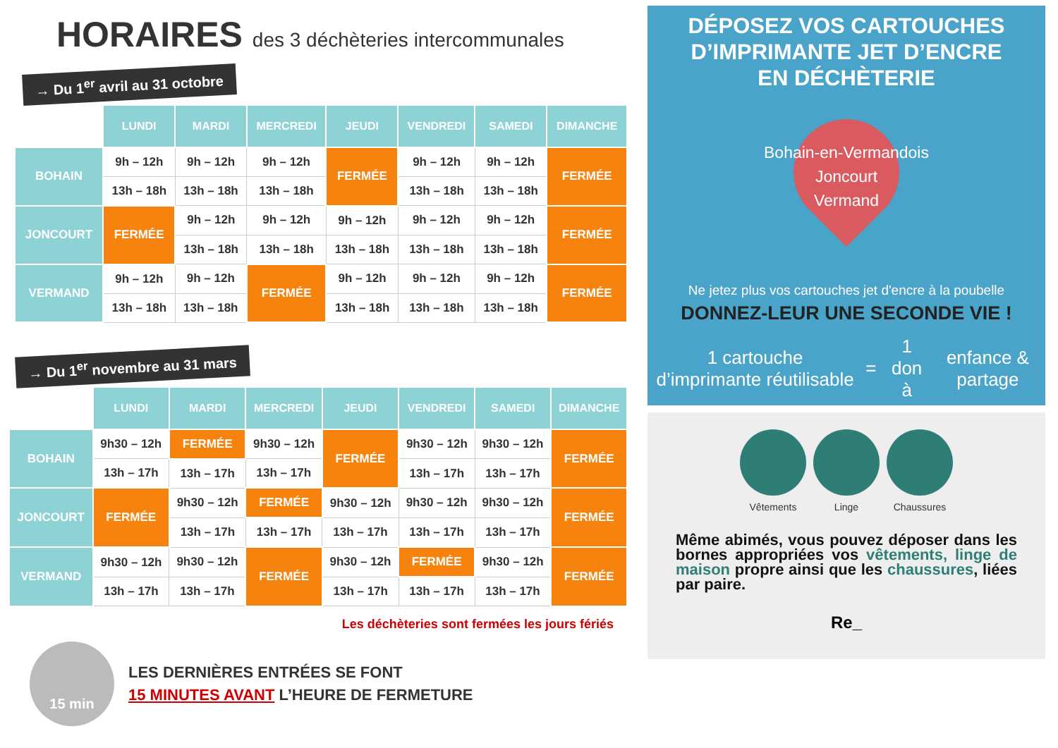HORAIRES des 3 déchèteries intercommunales
→ Du 1<sup>er</sup> avril au 31 octobre
| | LUNDI | MARDI | MERCREDI | JEUDI | VENDREDI | SAMEDI | DIMANCHE |
| --- | --- | --- | --- | --- | --- | --- | --- |
| BOHAIN | 9h – 12h | 9h – 12h | 9h – 12h | FERMÉE | 9h – 12h | 9h – 12h | FERMÉE |
| | 13h – 18h | 13h – 18h | 13h – 18h | | 13h – 18h | 13h – 18h | |
| JONCOURT | FERMÉE | 9h – 12h | 9h – 12h | 9h – 12h | 9h – 12h | 9h – 12h | FERMÉE |
| | | 13h – 18h | 13h – 18h | 13h – 18h | 13h – 18h | 13h – 18h | |
| VERMAND | 9h – 12h | 9h – 12h | FERMÉE | 9h – 12h | 9h – 12h | 9h – 12h | FERMÉE |
| | 13h – 18h | 13h – 18h | | 13h – 18h | 13h – 18h | 13h – 18h | |
→ Du 1<sup>er</sup> novembre au 31 mars
| | LUNDI | MARDI | MERCREDI | JEUDI | VENDREDI | SAMEDI | DIMANCHE |
| --- | --- | --- | --- | --- | --- | --- | --- |
| BOHAIN | 9h30 – 12h | FERMÉE | 9h30 – 12h | FERMÉE | 9h30 – 12h | 9h30 – 12h | FERMÉE |
| | 13h – 17h | 13h – 17h | 13h – 17h | | 13h – 17h | 13h – 17h | |
| JONCOURT | FERMÉE | 9h30 – 12h | FERMÉE | 9h30 – 12h | 9h30 – 12h | 9h30 – 12h | FERMÉE |
| | | 13h – 17h | 13h – 17h | 13h – 17h | 13h – 17h | 13h – 17h | |
| VERMAND | 9h30 – 12h | 9h30 – 12h | FERMÉE | 9h30 – 12h | FERMÉE | 9h30 – 12h | FERMÉE |
| | 13h – 17h | 13h – 17h | | 13h – 17h | 13h – 17h | 13h – 17h | |
Les déchèteries sont fermées les jours fériés
15 min
LES DERNIÈRES ENTRÉES SE FONT
15 MINUTES AVANT L’HEURE DE FERMETURE
DÉPOSEZ VOS CARTOUCHES
D’IMPRIMANTE JET D’ENCRE
EN DÉCHÈTERIE
Bohain-en-Vermandois
Joncourt
Vermand
Ne jetez plus vos cartouches jet d'encre à la poubelle
DONNEZ-LEUR UNE SECONDE VIE !
1 cartouche d’imprimante réutilisable = 1 don à enfance & partage
Vêtements Linge Chaussures
Même abimés, vous pouvez déposer dans les bornes appropriées vos vêtements, linge de maison propre ainsi que les chaussures, liées par paire.
Re_